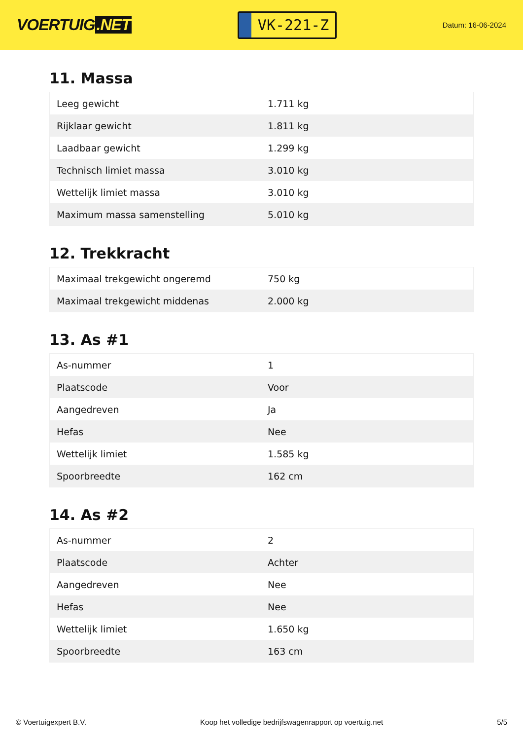VOERTUIG.NET
VK-221-Z
Datum: 16-06-2024
11. Massa
| Leeg gewicht | 1.711 kg |
| Rijklaar gewicht | 1.811 kg |
| Laadbaar gewicht | 1.299 kg |
| Technisch limiet massa | 3.010 kg |
| Wettelijk limiet massa | 3.010 kg |
| Maximum massa samenstelling | 5.010 kg |
12. Trekkracht
| Maximaal trekgewicht ongeremd | 750 kg |
| Maximaal trekgewicht middenas | 2.000 kg |
13. As #1
| As-nummer | 1 |
| Plaatscode | Voor |
| Aangedreven | Ja |
| Hefas | Nee |
| Wettelijk limiet | 1.585 kg |
| Spoorbreedte | 162 cm |
14. As #2
| As-nummer | 2 |
| Plaatscode | Achter |
| Aangedreven | Nee |
| Hefas | Nee |
| Wettelijk limiet | 1.650 kg |
| Spoorbreedte | 163 cm |
© Voertuigexpert B.V. Koop het volledige bedrijfswagenrapport op voertuig.net 5/5